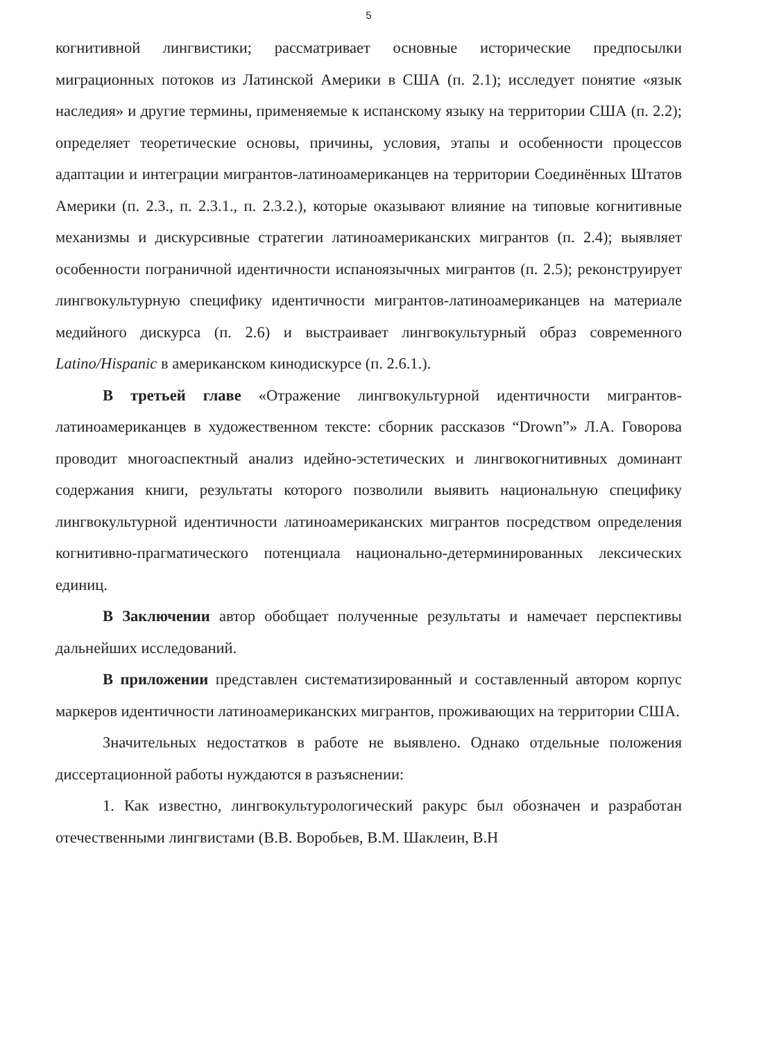5
когнитивной лингвистики; рассматривает основные исторические предпосылки миграционных потоков из Латинской Америки в США (п. 2.1); исследует понятие «язык наследия» и другие термины, применяемые к испанскому языку на территории США (п. 2.2); определяет теоретические основы, причины, условия, этапы и особенности процессов адаптации и интеграции мигрантов-латиноамериканцев на территории Соединённых Штатов Америки (п. 2.3., п. 2.3.1., п. 2.3.2.), которые оказывают влияние на типовые когнитивные механизмы и дискурсивные стратегии латиноамериканских мигрантов (п. 2.4); выявляет особенности пограничной идентичности испаноязычных мигрантов (п. 2.5); реконструирует лингвокультурную специфику идентичности мигрантов-латиноамериканцев на материале медийного дискурса (п. 2.6) и выстраивает лингвокультурный образ современного Latino/Hispanic в американском кинодискурсе (п. 2.6.1.).
В третьей главе «Отражение лингвокультурной идентичности мигрантов-латиноамериканцев в художественном тексте: сборник рассказов “Drown”» Л.А. Говорова проводит многоаспектный анализ идейно-эстетических и лингвокогнитивных доминант содержания книги, результаты которого позволили выявить национальную специфику лингвокультурной идентичности латиноамериканских мигрантов посредством определения когнитивно-прагматического потенциала национально-детерминированных лексических единиц.
В Заключении автор обобщает полученные результаты и намечает перспективы дальнейших исследований.
В приложении представлен систематизированный и составленный автором корпус маркеров идентичности латиноамериканских мигрантов, проживающих на территории США.
Значительных недостатков в работе не выявлено. Однако отдельные положения диссертационной работы нуждаются в разъяснении:
1. Как известно, лингвокультурологический ракурс был обозначен и разработан отечественными лингвистами (В.В. Воробьев, В.М. Шаклеин, В.Н